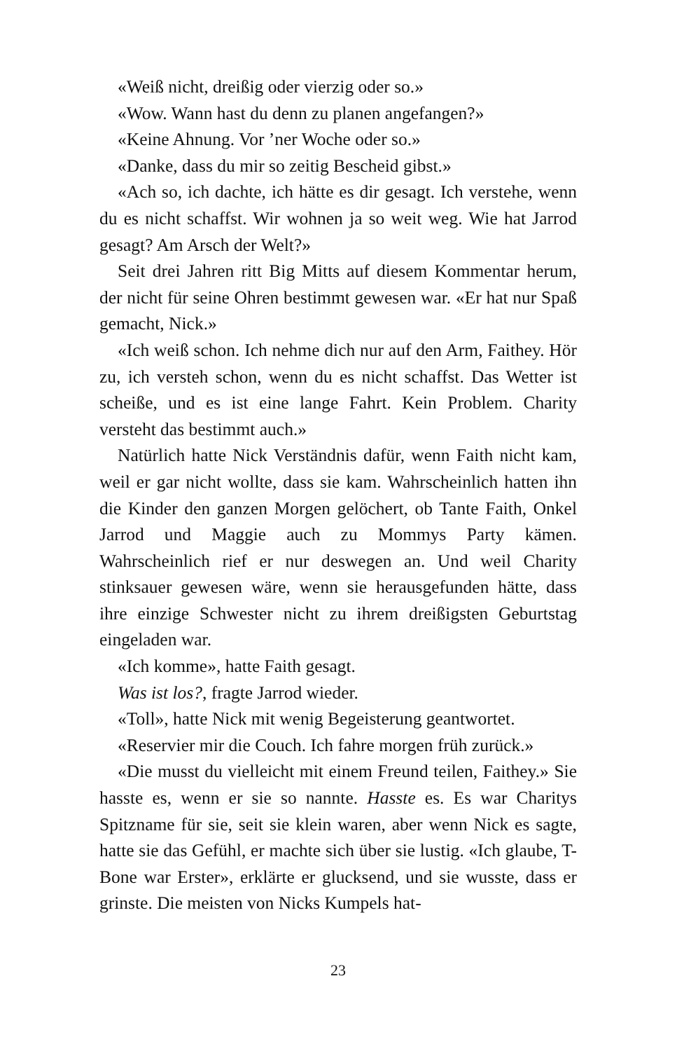«Weiß nicht, dreißig oder vierzig oder so.»
«Wow. Wann hast du denn zu planen angefangen?»
«Keine Ahnung. Vor ’ner Woche oder so.»
«Danke, dass du mir so zeitig Bescheid gibst.»
«Ach so, ich dachte, ich hätte es dir gesagt. Ich verstehe, wenn du es nicht schaffst. Wir wohnen ja so weit weg. Wie hat Jarrod gesagt? Am Arsch der Welt?»
Seit drei Jahren ritt Big Mitts auf diesem Kommentar herum, der nicht für seine Ohren bestimmt gewesen war. «Er hat nur Spaß gemacht, Nick.»
«Ich weiß schon. Ich nehme dich nur auf den Arm, Faithey. Hör zu, ich versteh schon, wenn du es nicht schaffst. Das Wetter ist scheiße, und es ist eine lange Fahrt. Kein Problem. Charity versteht das bestimmt auch.»
Natürlich hatte Nick Verständnis dafür, wenn Faith nicht kam, weil er gar nicht wollte, dass sie kam. Wahrscheinlich hatten ihn die Kinder den ganzen Morgen gelöchert, ob Tante Faith, Onkel Jarrod und Maggie auch zu Mommys Party kämen. Wahrscheinlich rief er nur deswegen an. Und weil Charity stinksauer gewesen wäre, wenn sie herausgefunden hätte, dass ihre einzige Schwester nicht zu ihrem dreißigsten Geburtstag eingeladen war.
«Ich komme», hatte Faith gesagt.
Was ist los?, fragte Jarrod wieder.
«Toll», hatte Nick mit wenig Begeisterung geantwortet.
«Reservier mir die Couch. Ich fahre morgen früh zurück.»
«Die musst du vielleicht mit einem Freund teilen, Faithey.» Sie hasste es, wenn er sie so nannte. Hasste es. Es war Charitys Spitzname für sie, seit sie klein waren, aber wenn Nick es sagte, hatte sie das Gefühl, er machte sich über sie lustig. «Ich glaube, T-Bone war Erster», erklärte er glucksend, und sie wusste, dass er grinste. Die meisten von Nicks Kumpels hat-
23